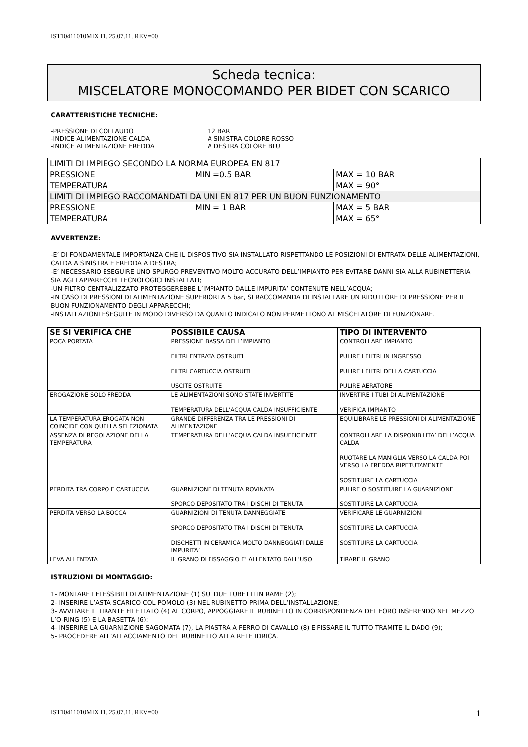IST10411010MIX IT. 25.07.11. REV=00
Scheda tecnica:
MISCELATORE MONOCOMANDO PER BIDET CON SCARICO
CARATTERISTICHE TECNICHE:
| -PRESSIONE DI COLLAUDO | 12 BAR |
| -INDICE ALIMENTAZIONE CALDA | A SINISTRA COLORE ROSSO |
| -INDICE ALIMENTAZIONE FREDDA | A DESTRA COLORE BLU |
| LIMITI DI IMPIEGO SECONDO LA NORMA EUROPEA EN 817 | | |
| PRESSIONE | MIN =0.5 BAR | MAX = 10 BAR |
| TEMPERATURA | | MAX = 90° |
| LIMITI DI IMPIEGO RACCOMANDATI DA UNI EN 817 PER UN BUON FUNZIONAMENTO | | |
| PRESSIONE | MIN = 1 BAR | MAX = 5 BAR |
| TEMPERATURA | | MAX = 65° |
AVVERTENZE:
-E’ DI FONDAMENTALE IMPORTANZA CHE IL DISPOSITIVO SIA INSTALLATO RISPETTANDO LE POSIZIONI DI ENTRATA DELLE ALIMENTAZIONI, CALDA A SINISTRA E FREDDA A DESTRA;
-E’ NECESSARIO ESEGUIRE UNO SPURGO PREVENTIVO MOLTO ACCURATO DELL’IMPIANTO PER EVITARE DANNI SIA ALLA RUBINETTERIA SIA AGLI APPARECCHI TECNOLOGICI INSTALLATI;
-UN FILTRO CENTRALIZZATO PROTEGGEREBBE L’IMPIANTO DALLE IMPURITA’ CONTENUTE NELL’ACQUA;
-IN CASO DI PRESSIONI DI ALIMENTAZIONE SUPERIORI A 5 bar, SI RACCOMANDA DI INSTALLARE UN RIDUTTORE DI PRESSIONE PER IL BUON FUNZIONAMENTO DEGLI APPARECCHI;
-INSTALLAZIONI ESEGUITE IN MODO DIVERSO DA QUANTO INDICATO NON PERMETTONO AL MISCELATORE DI FUNZIONARE.
| SE SI VERIFICA CHE | POSSIBILE CAUSA | TIPO DI INTERVENTO |
| --- | --- | --- |
| POCA PORTATA | PRESSIONE BASSA DELL’IMPIANTO FILTRI ENTRATA OSTRUITI FILTRI CARTUCCIA OSTRUITI USCITE OSTRUITE | CONTROLLARE IMPIANTO PULIRE I FILTRI IN INGRESSO PULIRE I FILTRI DELLA CARTUCCIA PULIRE AERATORE |
| EROGAZIONE SOLO FREDDA | LE ALIMENTAZIONI SONO STATE INVERTITE TEMPERATURA DELL’ACQUA CALDA INSUFFICIENTE | INVERTIRE I TUBI DI ALIMENTAZIONE VERIFICA IMPIANTO |
| LA TEMPERATURA EROGATA NON COINCIDE CON QUELLA SELEZIONATA | GRANDE DIFFERENZA TRA LE PRESSIONI DI ALIMENTAZIONE | EQUILIBRARE LE PRESSIONI DI ALIMENTAZIONE |
| ASSENZA DI REGOLAZIONE DELLA TEMPERATURA | TEMPERATURA DELL’ACQUA CALDA INSUFFICIENTE | CONTROLLARE LA DISPONIBILITA’ DELL’ACQUA CALDA RUOTARE LA MANIGLIA VERSO LA CALDA POI VERSO LA FREDDA RIPETUTAMENTE SOSTITUIRE LA CARTUCCIA |
| PERDITA TRA CORPO E CARTUCCIA | GUARNIZIONE DI TENUTA ROVINATA SPORCO DEPOSITATO TRA I DISCHI DI TENUTA | PULIRE O SOSTITUIRE LA GUARNIZIONE SOSTITUIRE LA CARTUCCIA |
| PERDITA VERSO LA BOCCA | GUARNIZIONI DI TENUTA DANNEGGIATE SPORCO DEPOSITATO TRA I DISCHI DI TENUTA DISCHETTI IN CERAMICA MOLTO DANNEGGIATI DALLE IMPURITA’ | VERIFICARE LE GUARNIZIONI SOSTITUIRE LA CARTUCCIA SOSTITUIRE LA CARTUCCIA |
| LEVA ALLENTATA | IL GRANO DI FISSAGGIO E’ ALLENTATO DALL’USO | TIRARE IL GRANO |
ISTRUZIONI DI MONTAGGIO:
1- MONTARE I FLESSIBILI DI ALIMENTAZIONE (1) SUI DUE TUBETTI IN RAME (2);
2- INSERIRE L’ASTA SCARICO COL POMOLO (3) NEL RUBINETTO PRIMA DELL’INSTALLAZIONE;
3- AVVITARE IL TIRANTE FILETTATO (4) AL CORPO, APPOGGIARE IL RUBINETTO IN CORRISPONDENZA DEL FORO INSERENDO NEL MEZZO L’O-RING (5) E LA BASETTA (6);
4- INSERIRE LA GUARNIZIONE SAGOMATA (7), LA PIASTRA A FERRO DI CAVALLO (8) E FISSARE IL TUTTO TRAMITE IL DADO (9);
5- PROCEDERE ALL’ALLACCIAMENTO DEL RUBINETTO ALLA RETE IDRICA.
IST10411010MIX IT. 25.07.11. REV=00 1